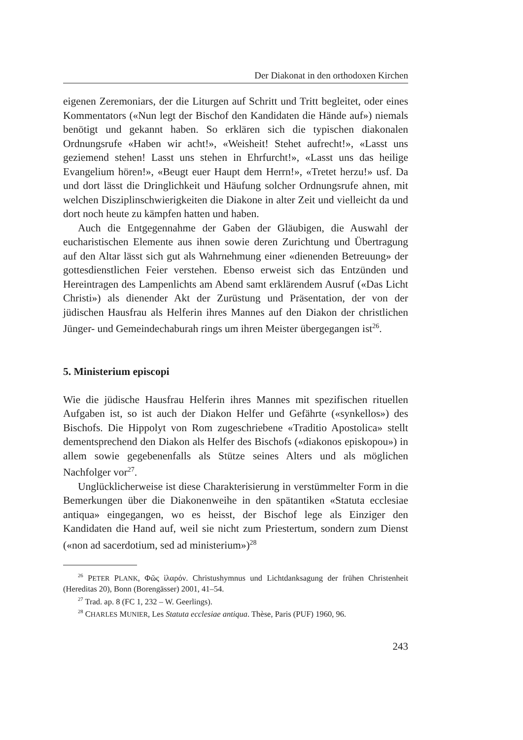Der Diakonat in den orthodoxen Kirchen
eigenen Zeremoniars, der die Liturgen auf Schritt und Tritt begleitet, oder eines Kommentators («Nun legt der Bischof den Kandidaten die Hände auf») niemals benötigt und gekannt haben. So erklären sich die typischen diakonalen Ordnungsrufe «Haben wir acht!», «Weisheit! Stehet aufrecht!», «Lasst uns geziemend stehen! Lasst uns stehen in Ehrfurcht!», «Lasst uns das heilige Evangelium hören!», «Beugt euer Haupt dem Herrn!», «Tretet herzu!» usf. Da und dort lässt die Dringlichkeit und Häufung solcher Ordnungsrufe ahnen, mit welchen Disziplinschwierigkeiten die Diakone in alter Zeit und vielleicht da und dort noch heute zu kämpfen hatten und haben.
Auch die Entgegennahme der Gaben der Gläubigen, die Auswahl der eucharistischen Elemente aus ihnen sowie deren Zurichtung und Übertragung auf den Altar lässt sich gut als Wahrnehmung einer «dienenden Betreuung» der gottesdienstlichen Feier verstehen. Ebenso erweist sich das Entzünden und Hereintragen des Lampenlichts am Abend samt erklärendem Ausruf («Das Licht Christi») als dienender Akt der Zurüstung und Präsentation, der von der jüdischen Hausfrau als Helferin ihres Mannes auf den Diakon der christlichen Jünger- und Gemeindechaburah rings um ihren Meister übergegangen ist<sup>26</sup>.
5. Ministerium episcopi
Wie die jüdische Hausfrau Helferin ihres Mannes mit spezifischen rituellen Aufgaben ist, so ist auch der Diakon Helfer und Gefährte («synkellos») des Bischofs. Die Hippolyt von Rom zugeschriebene «Traditio Apostolica» stellt dementsprechend den Diakon als Helfer des Bischofs («diakonos episkopou») in allem sowie gegebenenfalls als Stütze seines Alters und als möglichen Nachfolger vor<sup>27</sup>.
Unglücklicherweise ist diese Charakterisierung in verstümmelter Form in die Bemerkungen über die Diakonenweihe in den spätantiken «Statuta ecclesiae antiqua» eingegangen, wo es heisst, der Bischof lege als Einziger den Kandidaten die Hand auf, weil sie nicht zum Priestertum, sondern zum Dienst («non ad sacerdotium, sed ad ministerium»)<sup>28</sup>
<sup>26</sup> PETER PLANK, Φῶς ἱλαρόν. Christushymnus und Lichtdanksagung der frühen Christenheit (Hereditas 20), Bonn (Borengässer) 2001, 41–54.
<sup>27</sup> Trad. ap. 8 (FC 1, 232 – W. Geerlings).
<sup>28</sup> CHARLES MUNIER, Les Statuta ecclesiae antiqua. Thèse, Paris (PUF) 1960, 96.
243